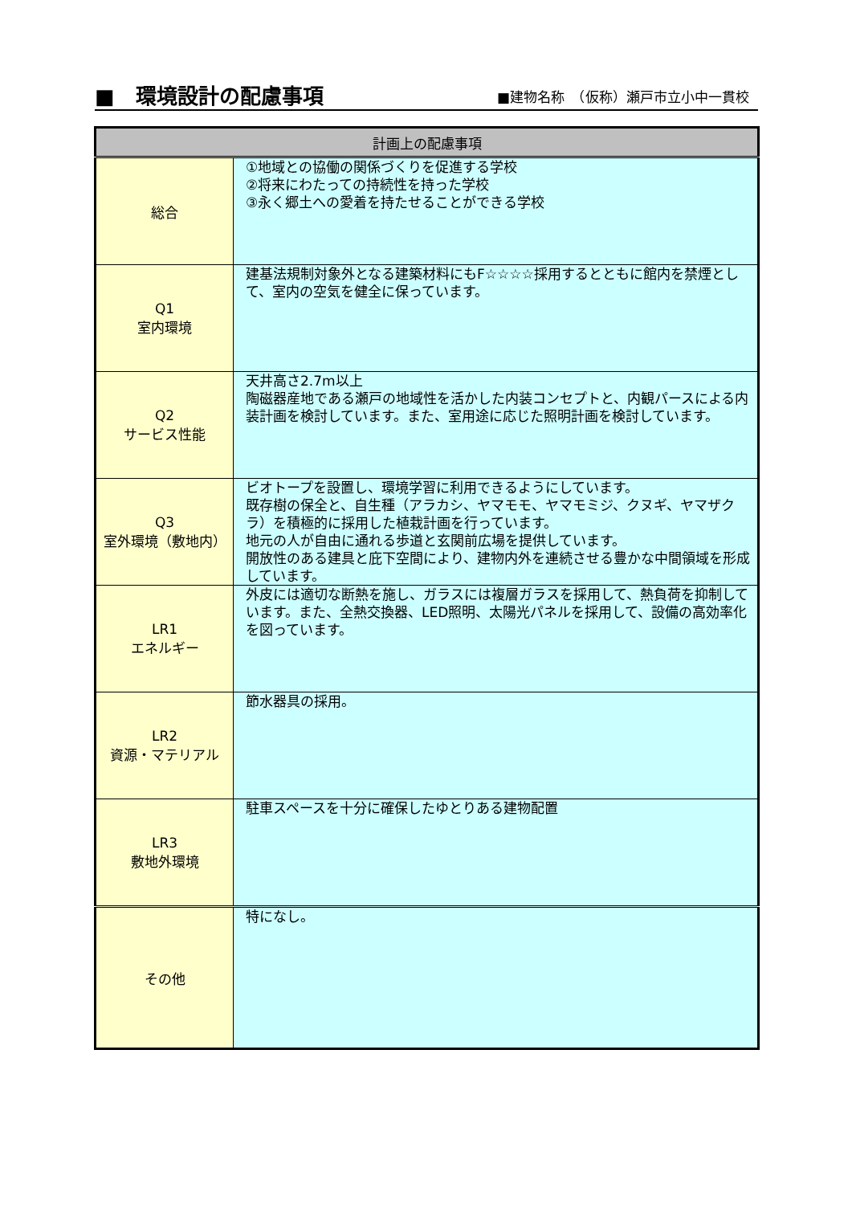■　環境設計の配慮事項
■建物名称　（仮称）瀬戸市立小中一貫校
| 計画上の配慮事項 | |
| --- | --- |
| 総合 | ①地域との協働の関係づくりを促進する学校 ②将来にわたっての持続性を持った学校 ③永く郷土への愛着を持たせることができる学校 |
| Q1 室内環境 | 建基法規制対象外となる建築材料にもF☆☆☆☆採用するとともに館内を禁煙として、室内の空気を健全に保っています。 |
| Q2 サービス性能 | 天井高さ2.7m以上 陶磁器産地である瀬戸の地域性を活かした内装コンセプトと、内観パースによる内装計画を検討しています。また、室用途に応じた照明計画を検討しています。 |
| Q3 室外環境（敷地内） | ビオトープを設置し、環境学習に利用できるようにしています。 既存樹の保全と、自生種（アラカシ、ヤマモモ、ヤマモミジ、クヌギ、ヤマザクラ）を積極的に採用した植栽計画を行っています。 地元の人が自由に通れる歩道と玄関前広場を提供しています。 開放性のある建具と庇下空間により、建物内外を連続させる豊かな中間領域を形成しています。 |
| LR1 エネルギー | 外皮には適切な断熱を施し、ガラスには複層ガラスを採用して、熱負荷を抑制しています。また、全熱交換器、LED照明、太陽光パネルを採用して、設備の高効率化を図っています。 |
| LR2 資源・マテリアル | 節水器具の採用。 |
| LR3 敷地外環境 | 駐車スペースを十分に確保したゆとりある建物配置 |
| その他 | 特になし。 |